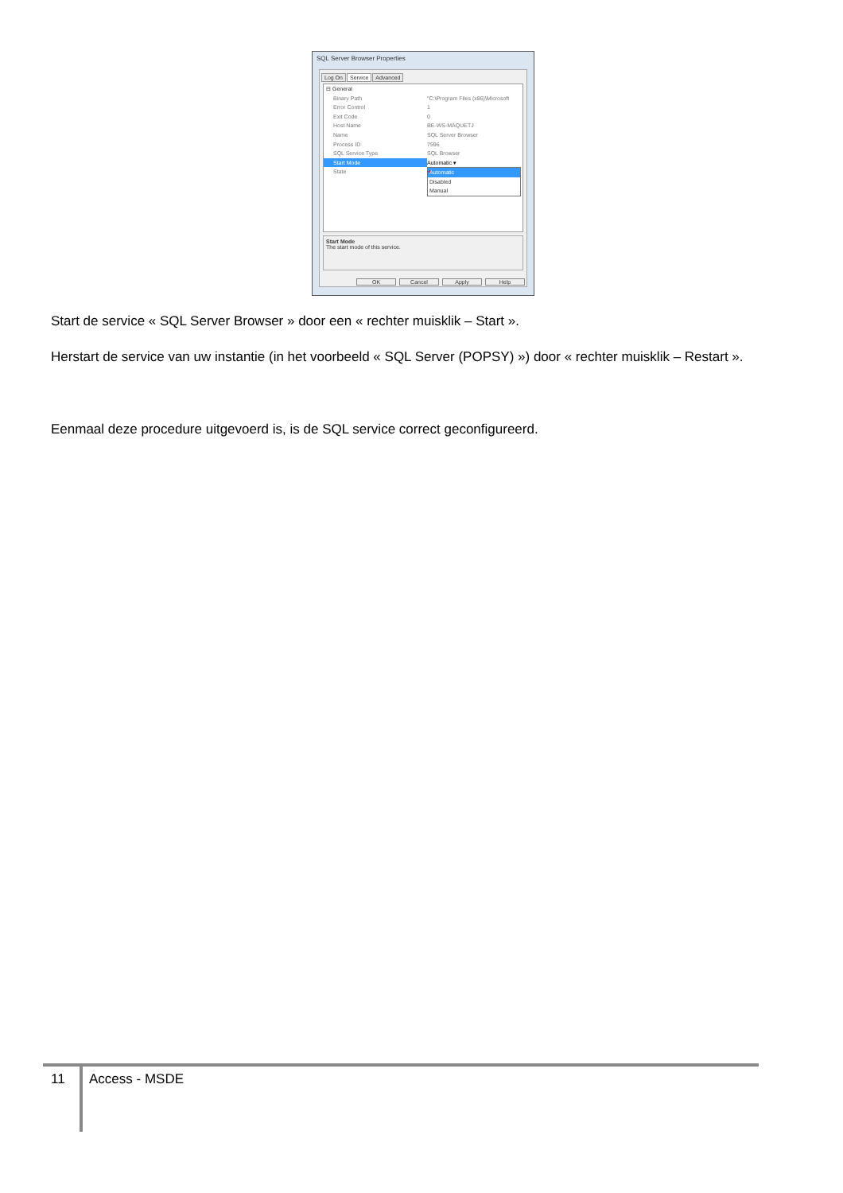SQL Server Browser Properties
Log On Service Advanced
⊟ General
Binary Path "C:\Program Files (x86)\Microsoft
Error Control 1
Exit Code 0
Host Name BE-WS-MAQUETJ
Name SQL Server Browser
Process ID 7596
SQL Service Type SQL Browser
Start Mode Automatic ▾
State ➔
Automatic
Disabled
Manual
Start Mode
The start mode of this service.
OK Cancel Apply Help
Start de service « SQL Server Browser » door een « rechter muisklik – Start ».
Herstart de service van uw instantie (in het voorbeeld « SQL Server (POPSY) ») door « rechter muisklik – Restart ».
Eenmaal deze procedure uitgevoerd is, is de SQL service correct geconfigureerd.
11 Access - MSDE